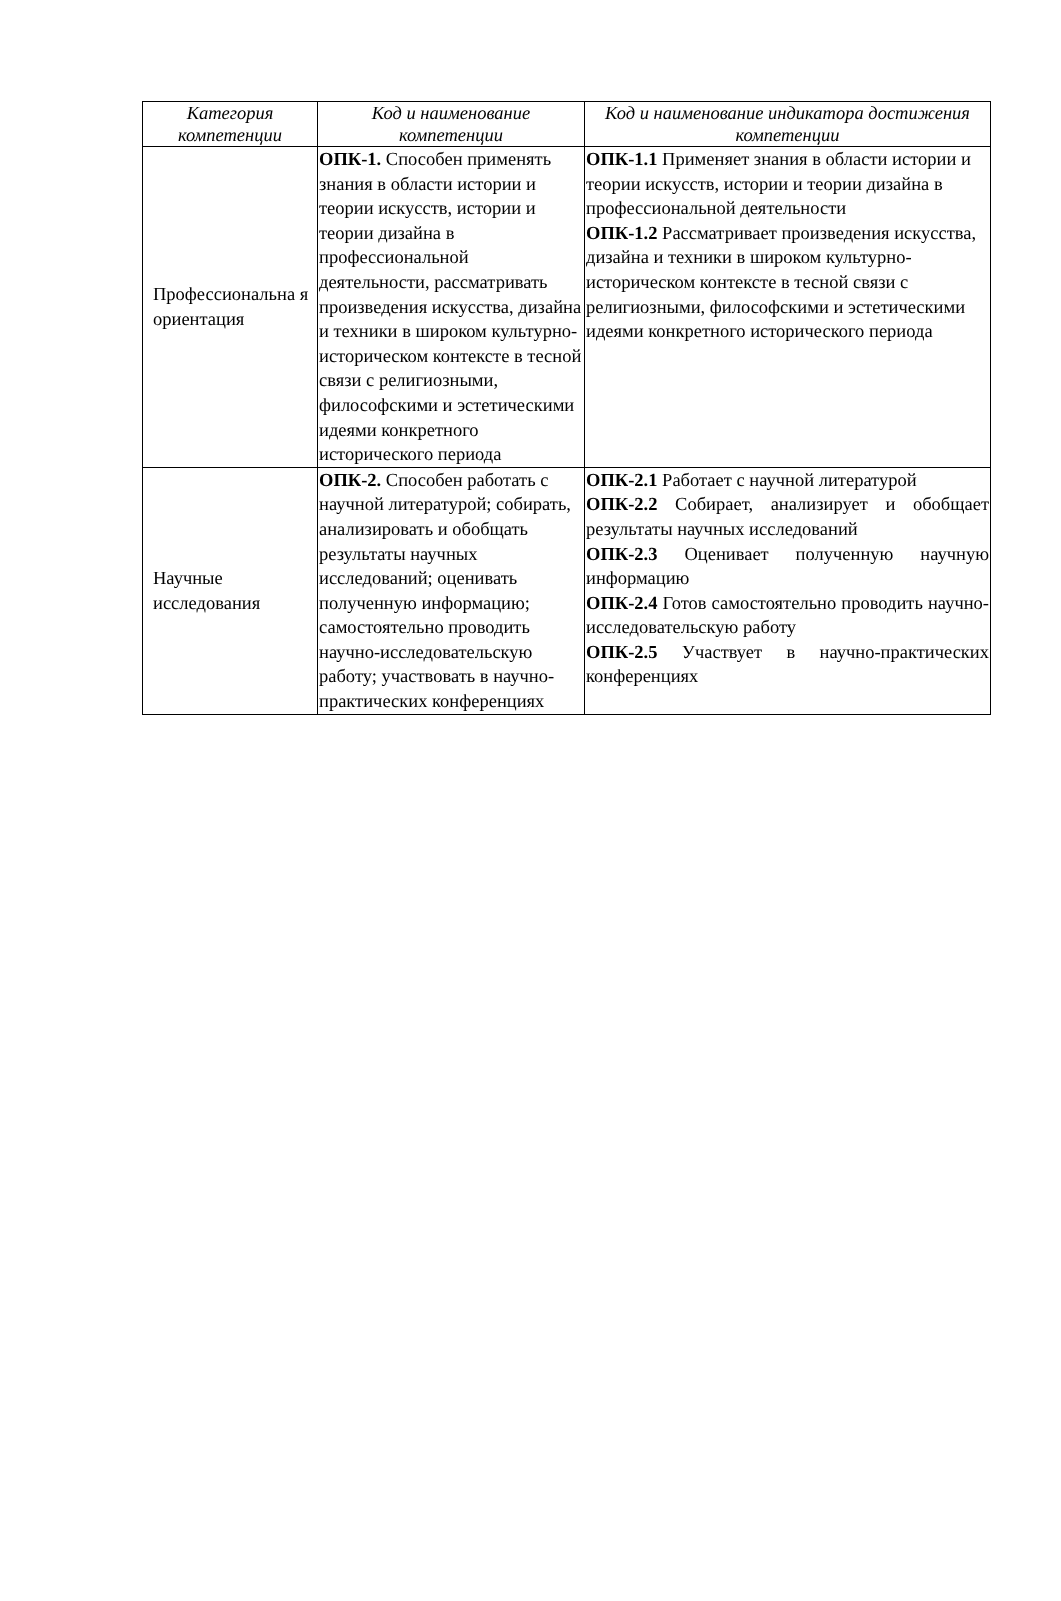| Категория компетенции | Код и наименование компетенции | Код и наименование индикатора достижения компетенции |
| --- | --- | --- |
| Профессиональна я ориентация | ОПК-1. Способен применять знания в области истории и теории искусств, истории и теории дизайна в профессиональной деятельности, рассматривать произведения искусства, дизайна и техники в широком культурно-историческом контексте в тесной связи с религиозными, философскими и эстетическими идеями конкретного исторического периода | ОПК-1.1 Применяет знания в области истории и теории искусств, истории и теории дизайна в профессиональной деятельности ОПК-1.2 Рассматривает произведения искусства, дизайна и техники в широком культурно-историческом контексте в тесной связи с религиозными, философскими и эстетическими идеями конкретного исторического периода |
| Научные исследования | ОПК-2. Способен работать с научной литературой; собирать, анализировать и обобщать результаты научных исследований; оценивать полученную информацию; самостоятельно проводить научно-исследовательскую работу; участвовать в научно-практических конференциях | ОПК-2.1 Работает с научной литературой ОПК-2.2 Собирает, анализирует и обобщает результаты научных исследований ОПК-2.3 Оценивает полученную научную информацию ОПК-2.4 Готов самостоятельно проводить научно-исследовательскую работу ОПК-2.5 Участвует в научно-практических конференциях |